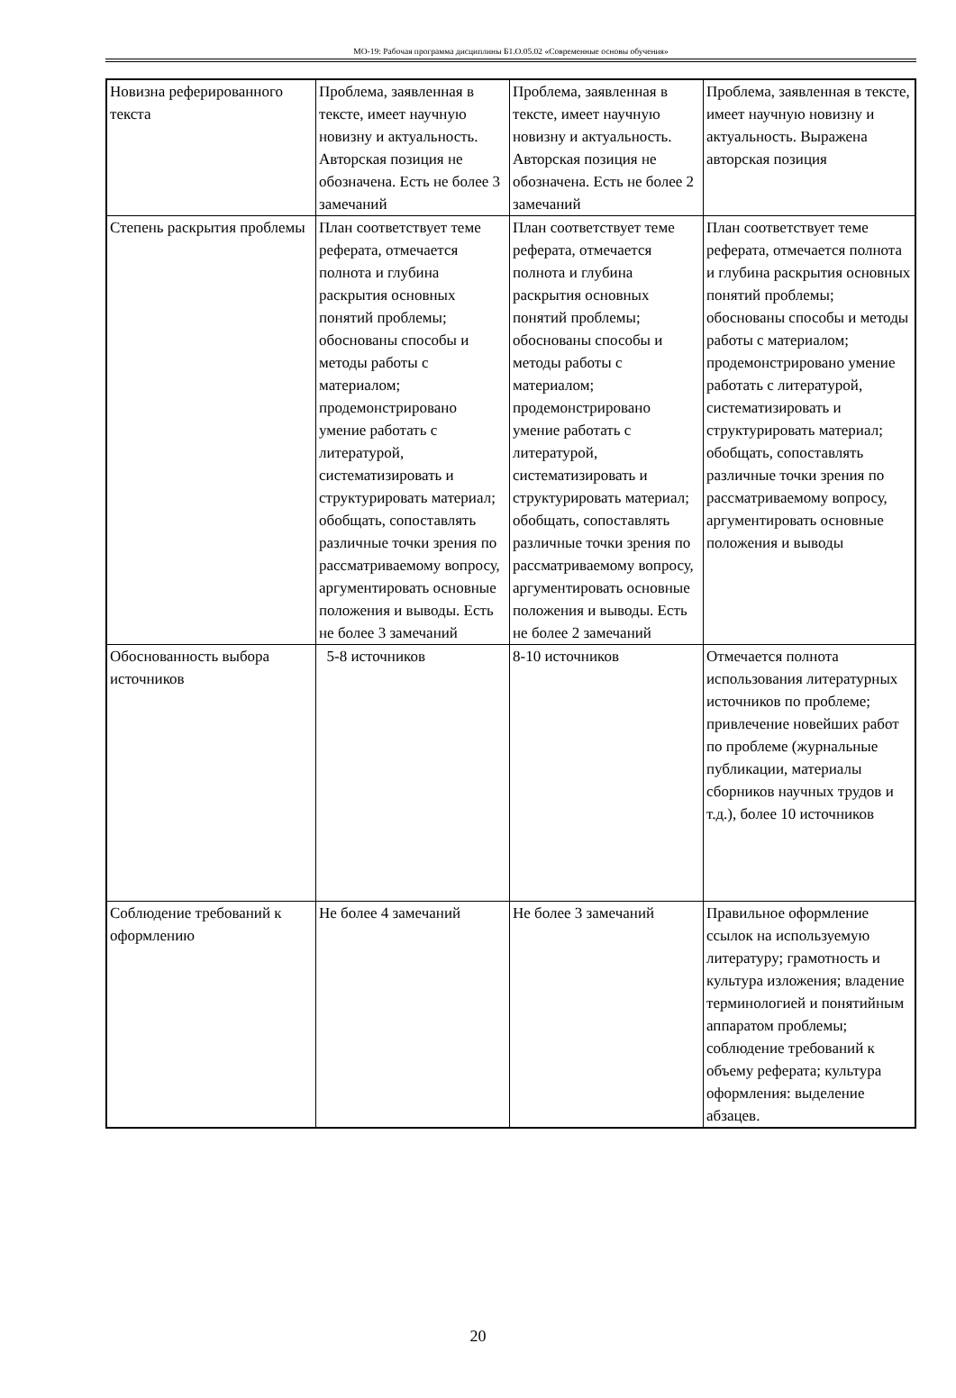МО-19: Рабочая программа дисциплины Б1.О.05.02 «Современные основы обучения»
| Новизна реферированного текста | Проблема, заявленная в тексте, имеет научную новизну и актуальность. Авторская позиция не обозначена. Есть не более 3 замечаний | Проблема, заявленная в тексте, имеет научную новизну и актуальность. Авторская позиция не обозначена. Есть не более 2 замечаний | Проблема, заявленная в тексте, имеет научную новизну и актуальность. Выражена авторская позиция |
| Степень раскрытия проблемы | План соответствует теме реферата, отмечается полнота и глубина раскрытия основных понятий проблемы; обоснованы способы и методы работы с материалом; продемонстрировано умение работать с литературой, систематизировать и структурировать материал; обобщать, сопоставлять различные точки зрения по рассматриваемому вопросу, аргументировать основные положения и выводы. Есть не более 3 замечаний | План соответствует теме реферата, отмечается полнота и глубина раскрытия основных понятий проблемы; обоснованы способы и методы работы с материалом; продемонстрировано умение работать с литературой, систематизировать и структурировать материал; обобщать, сопоставлять различные точки зрения по рассматриваемому вопросу, аргументировать основные положения и выводы. Есть не более 2 замечаний | План соответствует теме реферата, отмечается полнота и глубина раскрытия основных понятий проблемы; обоснованы способы и методы работы с материалом; продемонстрировано умение работать с литературой, систематизировать и структурировать материал; обобщать, сопоставлять различные точки зрения по рассматриваемому вопросу, аргументировать основные положения и выводы |
| Обоснованность выбора источников | 5-8 источников | 8-10 источников | Отмечается полнота использования литературных источников по проблеме; привлечение новейших работ по проблеме (журнальные публикации, материалы сборников научных трудов и т.д.), более 10 источников |
| Соблюдение требований к оформлению | Не более 4 замечаний | Не более 3 замечаний | Правильное оформление ссылок на используемую литературу; грамотность и культура изложения; владение терминологией и понятийным аппаратом проблемы; соблюдение требований к объему реферата; культура оформления: выделение абзацев. |
20